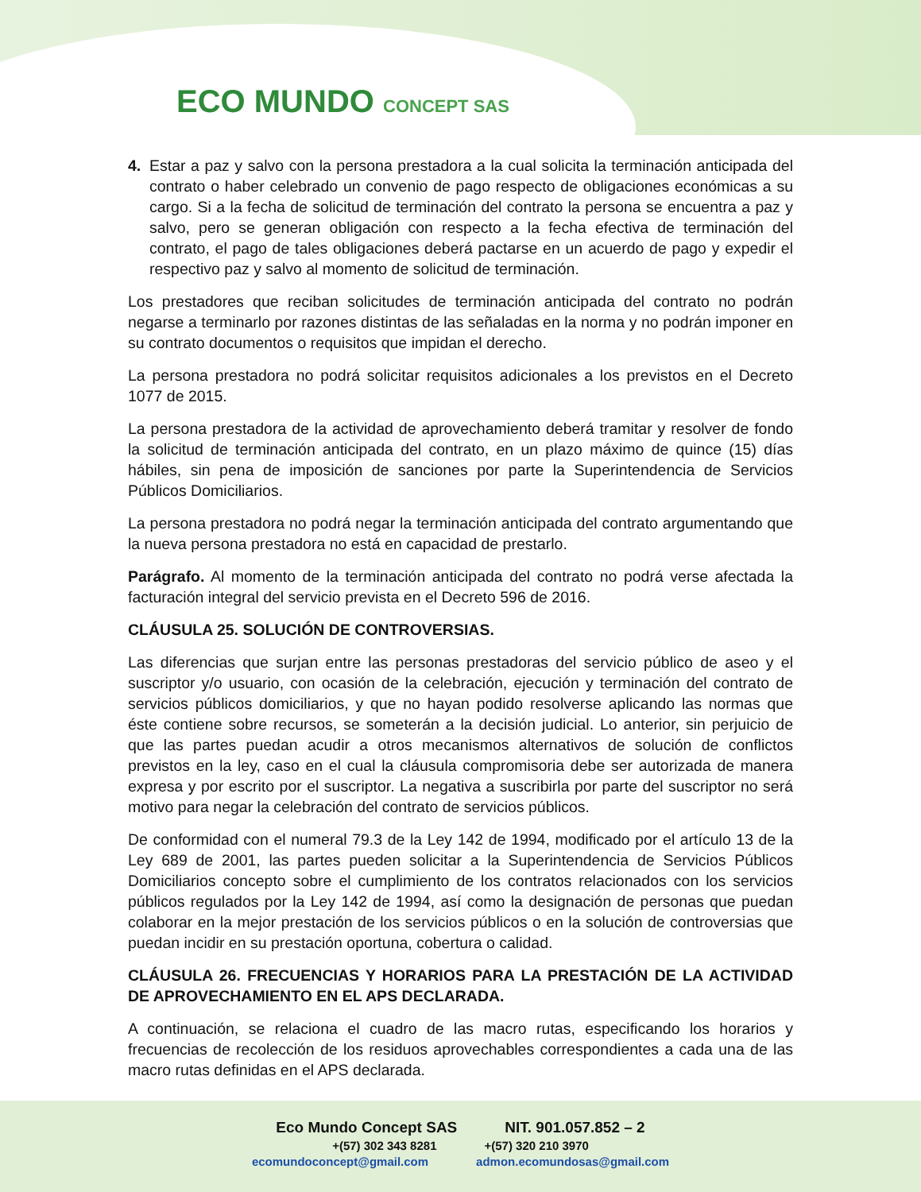ECO MUNDO CONCEPT SAS
4. Estar a paz y salvo con la persona prestadora a la cual solicita la terminación anticipada del contrato o haber celebrado un convenio de pago respecto de obligaciones económicas a su cargo. Si a la fecha de solicitud de terminación del contrato la persona se encuentra a paz y salvo, pero se generan obligación con respecto a la fecha efectiva de terminación del contrato, el pago de tales obligaciones deberá pactarse en un acuerdo de pago y expedir el respectivo paz y salvo al momento de solicitud de terminación.
Los prestadores que reciban solicitudes de terminación anticipada del contrato no podrán negarse a terminarlo por razones distintas de las señaladas en la norma y no podrán imponer en su contrato documentos o requisitos que impidan el derecho.
La persona prestadora no podrá solicitar requisitos adicionales a los previstos en el Decreto 1077 de 2015.
La persona prestadora de la actividad de aprovechamiento deberá tramitar y resolver de fondo la solicitud de terminación anticipada del contrato, en un plazo máximo de quince (15) días hábiles, sin pena de imposición de sanciones por parte la Superintendencia de Servicios Públicos Domiciliarios.
La persona prestadora no podrá negar la terminación anticipada del contrato argumentando que la nueva persona prestadora no está en capacidad de prestarlo.
Parágrafo. Al momento de la terminación anticipada del contrato no podrá verse afectada la facturación integral del servicio prevista en el Decreto 596 de 2016.
CLÁUSULA 25. SOLUCIÓN DE CONTROVERSIAS.
Las diferencias que surjan entre las personas prestadoras del servicio público de aseo y el suscriptor y/o usuario, con ocasión de la celebración, ejecución y terminación del contrato de servicios públicos domiciliarios, y que no hayan podido resolverse aplicando las normas que éste contiene sobre recursos, se someterán a la decisión judicial. Lo anterior, sin perjuicio de que las partes puedan acudir a otros mecanismos alternativos de solución de conflictos previstos en la ley, caso en el cual la cláusula compromisoria debe ser autorizada de manera expresa y por escrito por el suscriptor. La negativa a suscribirla por parte del suscriptor no será motivo para negar la celebración del contrato de servicios públicos.
De conformidad con el numeral 79.3 de la Ley 142 de 1994, modificado por el artículo 13 de la Ley 689 de 2001, las partes pueden solicitar a la Superintendencia de Servicios Públicos Domiciliarios concepto sobre el cumplimiento de los contratos relacionados con los servicios públicos regulados por la Ley 142 de 1994, así como la designación de personas que puedan colaborar en la mejor prestación de los servicios públicos o en la solución de controversias que puedan incidir en su prestación oportuna, cobertura o calidad.
CLÁUSULA 26. FRECUENCIAS Y HORARIOS PARA LA PRESTACIÓN DE LA ACTIVIDAD DE APROVECHAMIENTO EN EL APS DECLARADA.
A continuación, se relaciona el cuadro de las macro rutas, especificando los horarios y frecuencias de recolección de los residuos aprovechables correspondientes a cada una de las macro rutas definidas en el APS declarada.
Eco Mundo Concept SAS NIT. 901.057.852 – 2
+(57) 302 343 8281 +(57) 320 210 3970
ecomundoconcept@gmail.com admon.ecomundosas@gmail.com